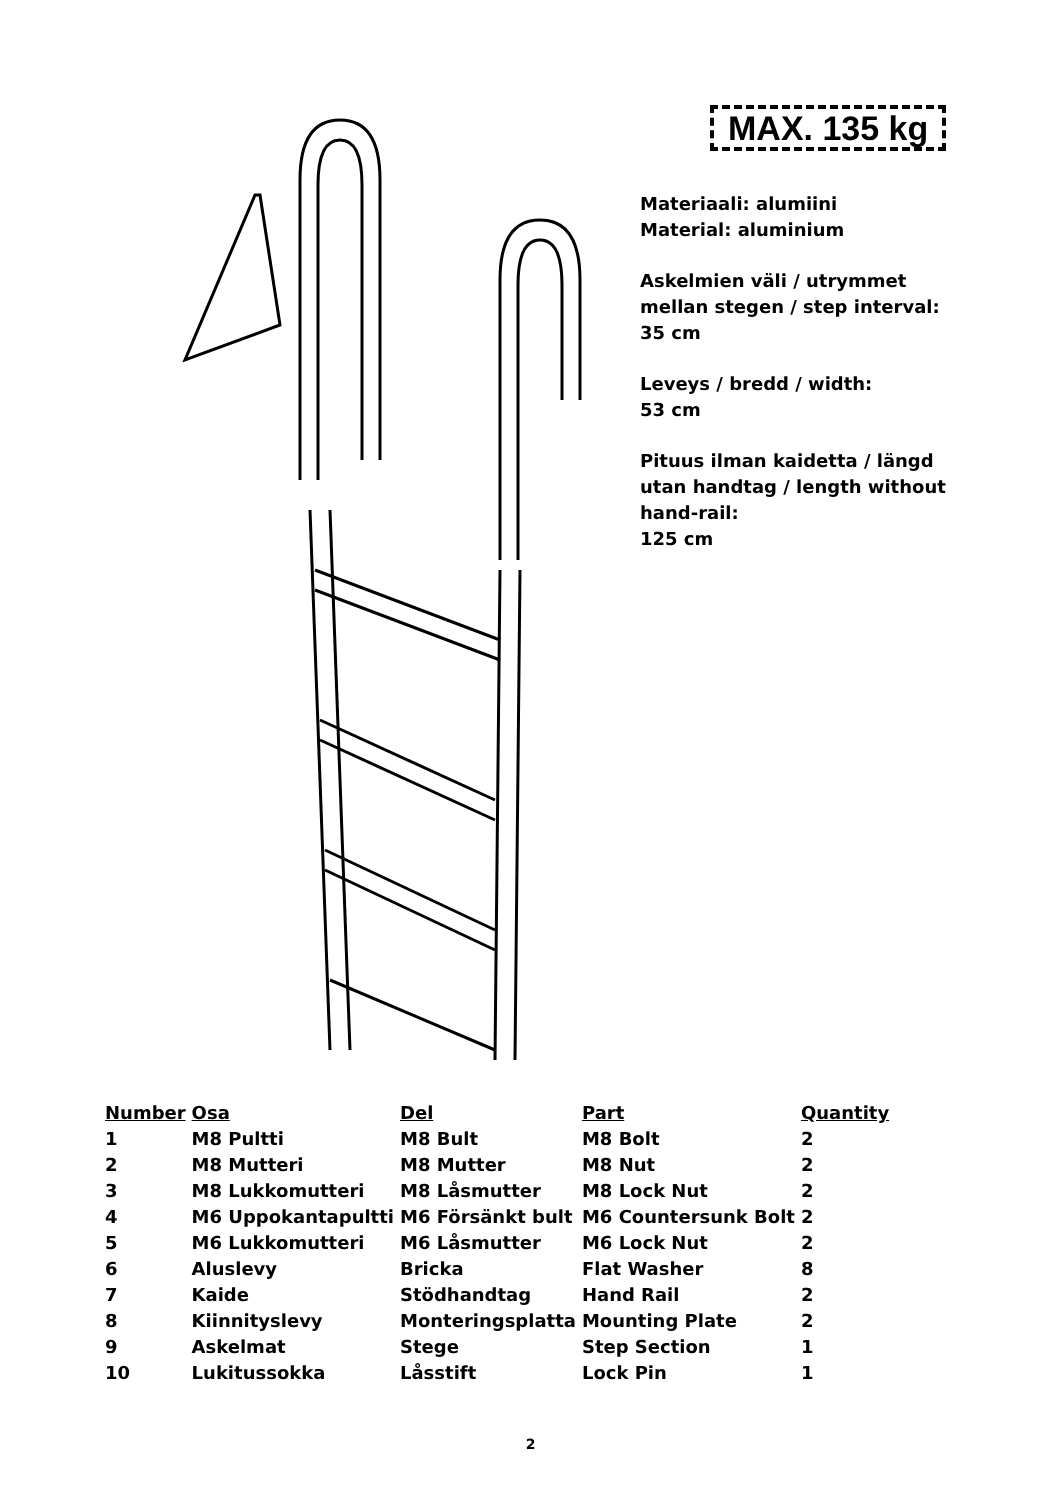MAX. 135 kg
Materiaali: alumiini
Material: aluminium
Askelmien väli / utrymmet mellan stegen / step interval:
35 cm
Leveys / bredd / width:
53 cm
Pituus ilman kaidetta / längd utan handtag / length without hand-rail:
125 cm
| Number | Osa | Del | Part | Quantity |
| --- | --- | --- | --- | --- |
| 1 | M8 Pultti | M8 Bult | M8 Bolt | 2 |
| 2 | M8 Mutteri | M8 Mutter | M8 Nut | 2 |
| 3 | M8 Lukkomutteri | M8 Låsmutter | M8 Lock Nut | 2 |
| 4 | M6 Uppokantapultti | M6 Försänkt bult | M6 Countersunk Bolt | 2 |
| 5 | M6 Lukkomutteri | M6 Låsmutter | M6 Lock Nut | 2 |
| 6 | Aluslevy | Bricka | Flat Washer | 8 |
| 7 | Kaide | Stödhandtag | Hand Rail | 2 |
| 8 | Kiinnityslevy | Monteringsplatta | Mounting Plate | 2 |
| 9 | Askelmat | Stege | Step Section | 1 |
| 10 | Lukitussokka | Låsstift | Lock Pin | 1 |
2